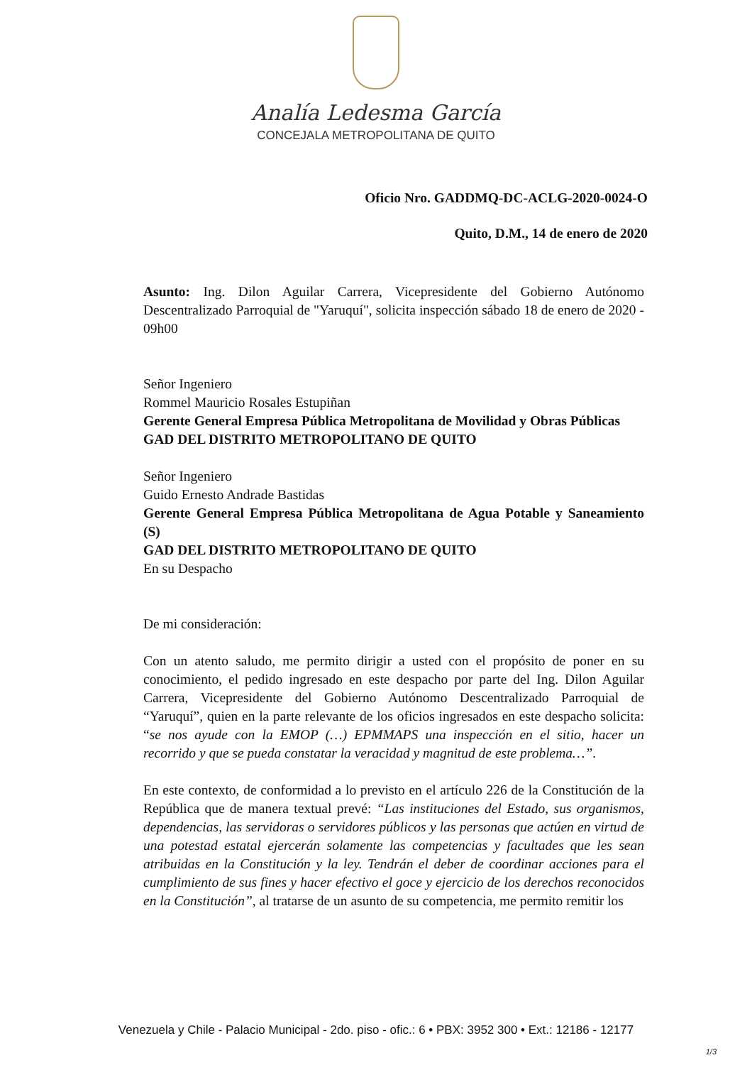Analía Ledesma García
CONCEJALA METROPOLITANA DE QUITO
Oficio Nro. GADDMQ-DC-ACLG-2020-0024-O
Quito, D.M., 14 de enero de 2020
Asunto: Ing. Dilon Aguilar Carrera, Vicepresidente del Gobierno Autónomo Descentralizado Parroquial de "Yaruquí", solicita inspección sábado 18 de enero de 2020 - 09h00
Señor Ingeniero
Rommel Mauricio Rosales Estupiñan
Gerente General Empresa Pública Metropolitana de Movilidad y Obras Públicas
GAD DEL DISTRITO METROPOLITANO DE QUITO
Señor Ingeniero
Guido Ernesto Andrade Bastidas
Gerente General Empresa Pública Metropolitana de Agua Potable y Saneamiento (S)
GAD DEL DISTRITO METROPOLITANO DE QUITO
En su Despacho
De mi consideración:
Con un atento saludo, me permito dirigir a usted con el propósito de poner en su conocimiento, el pedido ingresado en este despacho por parte del Ing. Dilon Aguilar Carrera, Vicepresidente del Gobierno Autónomo Descentralizado Parroquial de “Yaruquí”, quien en la parte relevante de los oficios ingresados en este despacho solicita: “se nos ayude con la EMOP (…) EPMMAPS una inspección en el sitio, hacer un recorrido y que se pueda constatar la veracidad y magnitud de este problema…”.
En este contexto, de conformidad a lo previsto en el artículo 226 de la Constitución de la República que de manera textual prevé: “Las instituciones del Estado, sus organismos, dependencias, las servidoras o servidores públicos y las personas que actúen en virtud de una potestad estatal ejercerán solamente las competencias y facultades que les sean atribuidas en la Constitución y la ley. Tendrán el deber de coordinar acciones para el cumplimiento de sus fines y hacer efectivo el goce y ejercicio de los derechos reconocidos en la Constitución”, al tratarse de un asunto de su competencia, me permito remitir los
Venezuela y Chile - Palacio Municipal - 2do. piso - ofic.: 6 • PBX: 3952 300 • Ext.: 12186 - 12177
1/3